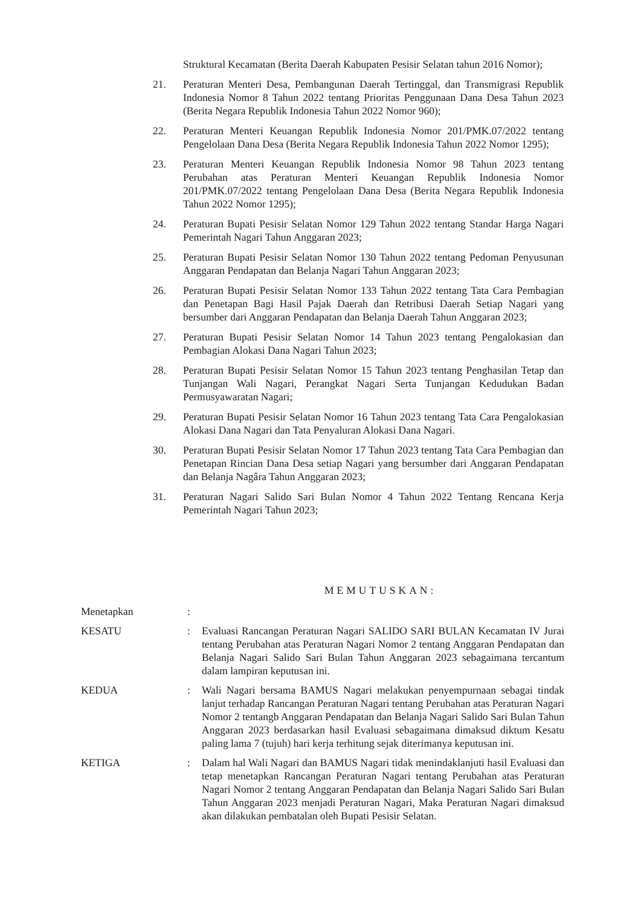Struktural Kecamatan (Berita Daerah Kabupaten Pesisir Selatan tahun 2016 Nomor);
21. Peraturan Menteri Desa, Pembangunan Daerah Tertinggal, dan Transmigrasi Republik Indonesia Nomor 8 Tahun 2022 tentang Prioritas Penggunaan Dana Desa Tahun 2023 (Berita Negara Republik Indonesia Tahun 2022 Nomor 960);
22. Peraturan Menteri Keuangan Republik Indonesia Nomor 201/PMK.07/2022 tentang Pengelolaan Dana Desa (Berita Negara Republik Indonesia Tahun 2022 Nomor 1295);
23. Peraturan Menteri Keuangan Republik Indonesia Nomor 98 Tahun 2023 tentang Perubahan atas Peraturan Menteri Keuangan Republik Indonesia Nomor 201/PMK.07/2022 tentang Pengelolaan Dana Desa (Berita Negara Republik Indonesia Tahun 2022 Nomor 1295);
24. Peraturan Bupati Pesisir Selatan Nomor 129 Tahun 2022 tentang Standar Harga Nagari Pemerintah Nagari Tahun Anggaran 2023;
25. Peraturan Bupati Pesisir Selatan Nomor 130 Tahun 2022 tentang Pedoman Penyusunan Anggaran Pendapatan dan Belanja Nagari Tahun Anggaran 2023;
26. Peraturan Bupati Pesisir Selatan Nomor 133 Tahun 2022 tentang Tata Cara Pembagian dan Penetapan Bagi Hasil Pajak Daerah dan Retribusi Daerah Setiap Nagari yang bersumber dari Anggaran Pendapatan dan Belanja Daerah Tahun Anggaran 2023;
27. Peraturan Bupati Pesisir Selatan Nomor 14 Tahun 2023 tentang Pengalokasian dan Pembagian Alokasi Dana Nagari Tahun 2023;
28. Peraturan Bupati Pesisir Selatan Nomor 15 Tahun 2023 tentang Penghasilan Tetap dan Tunjangan Wali Nagari, Perangkat Nagari Serta Tunjangan Kedudukan Badan Permusyawaratan Nagari;
29. Peraturan Bupati Pesisir Selatan Nomor 16 Tahun 2023 tentang Tata Cara Pengalokasian Alokasi Dana Nagari dan Tata Penyaluran Alokasi Dana Nagari.
30. Peraturan Bupati Pesisir Selatan Nomor 17 Tahun 2023 tentang Tata Cara Pembagian dan Penetapan Rincian Dana Desa setiap Nagari yang bersumber dari Anggaran Pendapatan dan Belanja Nagâra Tahun Anggaran 2023;
31. Peraturan Nagari Salido Sari Bulan Nomor 4 Tahun 2022 Tentang Rencana Kerja Pemerintah Nagari Tahun 2023;
MEMUTUSKAN:
Menetapkan :
KESATU : Evaluasi Rancangan Peraturan Nagari SALIDO SARI BULAN Kecamatan IV Jurai tentang Perubahan atas Peraturan Nagari Nomor 2 tentang Anggaran Pendapatan dan Belanja Nagari Salido Sari Bulan Tahun Anggaran 2023 sebagaimana tercantum dalam lampiran keputusan ini.
KEDUA : Wali Nagari bersama BAMUS Nagari melakukan penyempurnaan sebagai tindak lanjut terhadap Rancangan Peraturan Nagari tentang Perubahan atas Peraturan Nagari Nomor 2 tentangb Anggaran Pendapatan dan Belanja Nagari Salido Sari Bulan Tahun Anggaran 2023 berdasarkan hasil Evaluasi sebagaimana dimaksud diktum Kesatu paling lama 7 (tujuh) hari kerja terhitung sejak diterimanya keputusan ini.
KETIGA : Dalam hal Wali Nagari dan BAMUS Nagari tidak menindaklanjuti hasil Evaluasi dan tetap menetapkan Rancangan Peraturan Nagari tentang Perubahan atas Peraturan Nagari Nomor 2 tentang Anggaran Pendapatan dan Belanja Nagari Salido Sari Bulan Tahun Anggaran 2023 menjadi Peraturan Nagari, Maka Peraturan Nagari dimaksud akan dilakukan pembatalan oleh Bupati Pesisir Selatan.